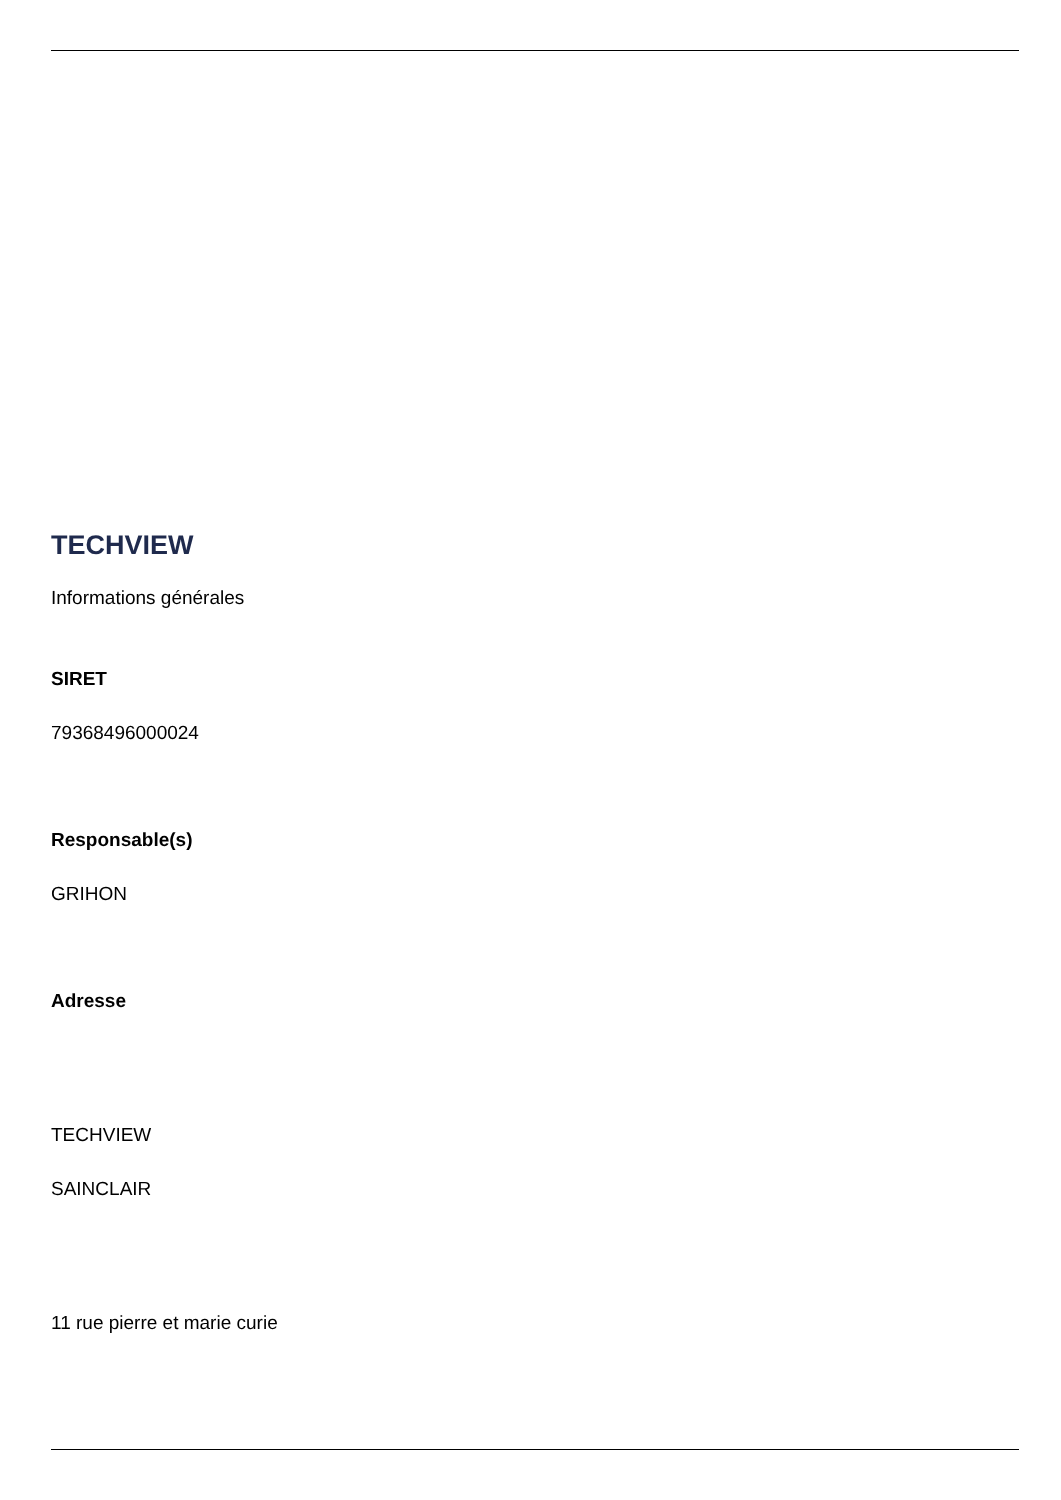TECHVIEW
Informations générales
SIRET
79368496000024
Responsable(s)
GRIHON
Adresse
TECHVIEW
SAINCLAIR
11 rue pierre et marie curie